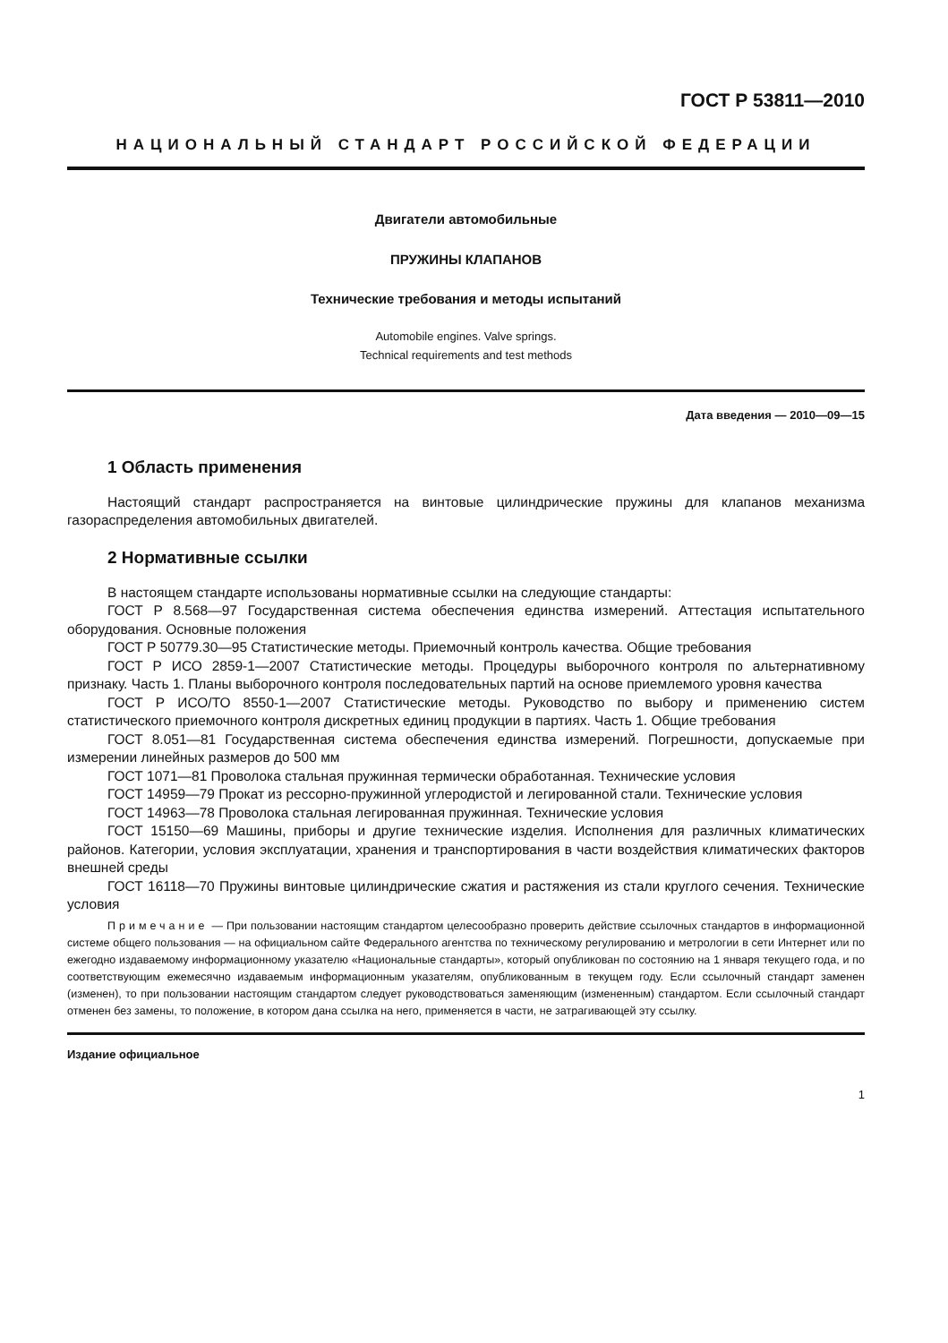ГОСТ Р 53811—2010
НАЦИОНАЛЬНЫЙ СТАНДАРТ РОССИЙСКОЙ ФЕДЕРАЦИИ
Двигатели автомобильные
ПРУЖИНЫ КЛАПАНОВ
Технические требования и методы испытаний
Automobile engines. Valve springs.
Technical requirements and test methods
Дата введения — 2010—09—15
1 Область применения
Настоящий стандарт распространяется на винтовые цилиндрические пружины для клапанов механизма газораспределения автомобильных двигателей.
2 Нормативные ссылки
В настоящем стандарте использованы нормативные ссылки на следующие стандарты:
ГОСТ Р 8.568—97 Государственная система обеспечения единства измерений. Аттестация испытательного оборудования. Основные положения
ГОСТ Р 50779.30—95 Статистические методы. Приемочный контроль качества. Общие требования
ГОСТ Р ИСО 2859-1—2007 Статистические методы. Процедуры выборочного контроля по альтернативному признаку. Часть 1. Планы выборочного контроля последовательных партий на основе приемлемого уровня качества
ГОСТ Р ИСО/ТО 8550-1—2007 Статистические методы. Руководство по выбору и применению систем статистического приемочного контроля дискретных единиц продукции в партиях. Часть 1. Общие требования
ГОСТ 8.051—81 Государственная система обеспечения единства измерений. Погрешности, допускаемые при измерении линейных размеров до 500 мм
ГОСТ 1071—81 Проволока стальная пружинная термически обработанная. Технические условия
ГОСТ 14959—79 Прокат из рессорно-пружинной углеродистой и легированной стали. Технические условия
ГОСТ 14963—78 Проволока стальная легированная пружинная. Технические условия
ГОСТ 15150—69 Машины, приборы и другие технические изделия. Исполнения для различных климатических районов. Категории, условия эксплуатации, хранения и транспортирования в части воздействия климатических факторов внешней среды
ГОСТ 16118—70 Пружины винтовые цилиндрические сжатия и растяжения из стали круглого сечения. Технические условия
Примечание — При пользовании настоящим стандартом целесообразно проверить действие ссылочных стандартов в информационной системе общего пользования — на официальном сайте Федерального агентства по техническому регулированию и метрологии в сети Интернет или по ежегодно издаваемому информационному указателю «Национальные стандарты», который опубликован по состоянию на 1 января текущего года, и по соответствующим ежемесячно издаваемым информационным указателям, опубликованным в текущем году. Если ссылочный стандарт заменен (изменен), то при пользовании настоящим стандартом следует руководствоваться заменяющим (измененным) стандартом. Если ссылочный стандарт отменен без замены, то положение, в котором дана ссылка на него, применяется в части, не затрагивающей эту ссылку.
Издание официальное
1